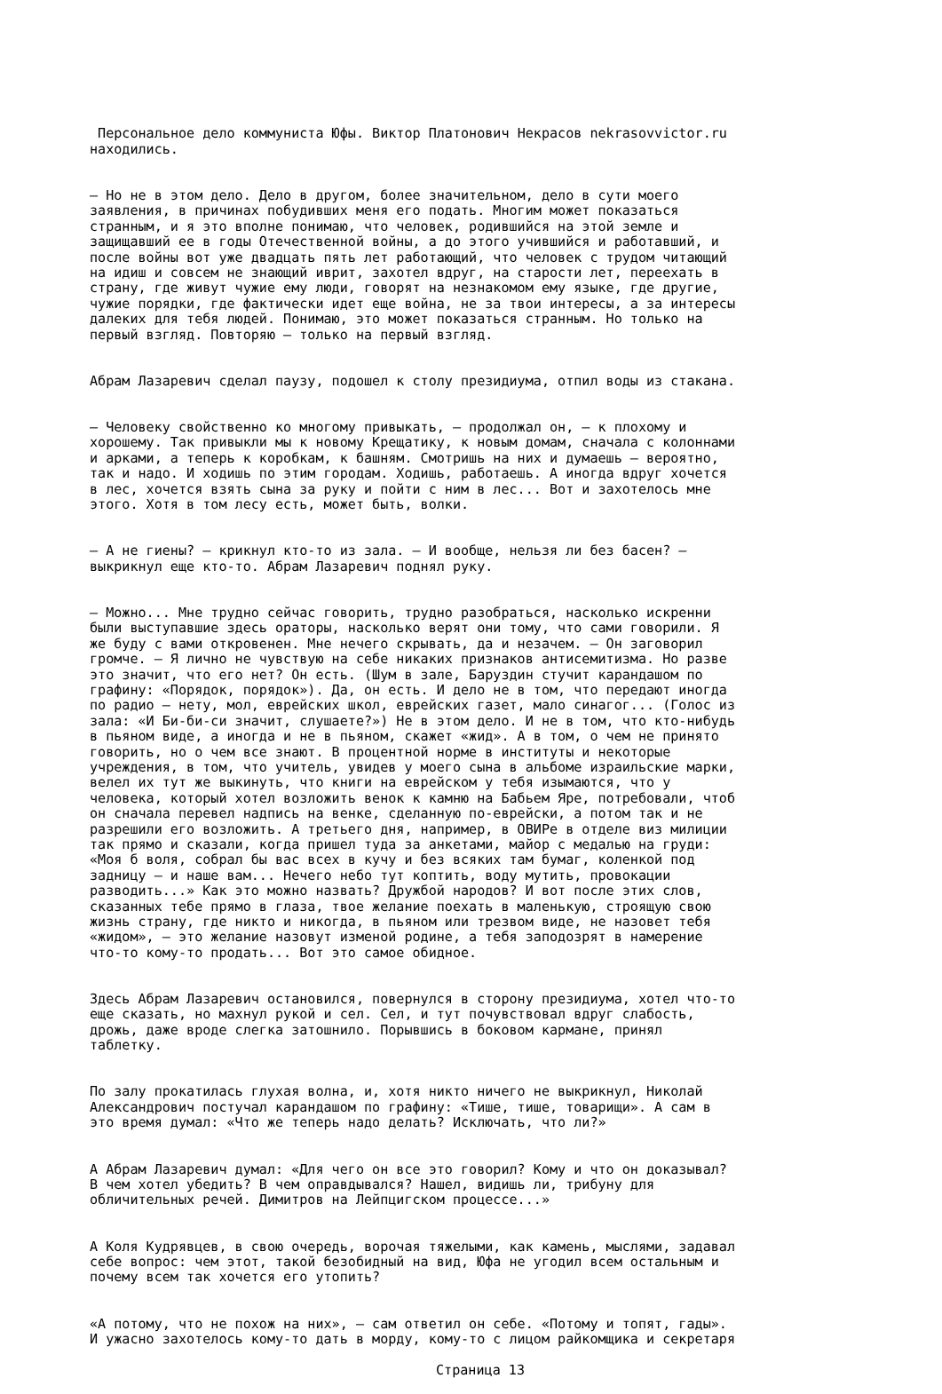Персональное дело коммуниста Юфы. Виктор Платонович Некрасов nekrasovvictor.ru находились.
— Но не в этом дело. Дело в другом, более значительном, дело в сути моего заявления, в причинах побудивших меня его подать. Многим может показаться странным, и я это вполне понимаю, что человек, родившийся на этой земле и защищавший ее в годы Отечественной войны, а до этого учившийся и работавший, и после войны вот уже двадцать пять лет работающий, что человек с трудом читающий на идиш и совсем не знающий иврит, захотел вдруг, на старости лет, переехать в страну, где живут чужие ему люди, говорят на незнакомом ему языке, где другие, чужие порядки, где фактически идет еще война, не за твои интересы, а за интересы далеких для тебя людей. Понимаю, это может показаться странным. Но только на первый взгляд. Повторяю — только на первый взгляд.
Абрам Лазаревич сделал паузу, подошел к столу президиума, отпил воды из стакана.
— Человеку свойственно ко многому привыкать, — продолжал он, — к плохому и хорошему. Так привыкли мы к новому Крещатику, к новым домам, сначала с колоннами и арками, а теперь к коробкам, к башням. Смотришь на них и думаешь — вероятно, так и надо. И ходишь по этим городам. Ходишь, работаешь. А иногда вдруг хочется в лес, хочется взять сына за руку и пойти с ним в лес... Вот и захотелось мне этого. Хотя в том лесу есть, может быть, волки.
— А не гиены? — крикнул кто-то из зала. — И вообще, нельзя ли без басен? — выкрикнул еще кто-то. Абрам Лазаревич поднял руку.
— Можно... Мне трудно сейчас говорить, трудно разобраться, насколько искренни были выступавшие здесь ораторы, насколько верят они тому, что сами говорили. Я же буду с вами откровенен. Мне нечего скрывать, да и незачем. — Он заговорил громче. — Я лично не чувствую на себе никаких признаков антисемитизма. Но разве это значит, что его нет? Он есть. (Шум в зале, Баруздин стучит карандашом по графину: «Порядок, порядок»). Да, он есть. И дело не в том, что передают иногда по радио — нету, мол, еврейских школ, еврейских газет, мало синагог... (Голос из зала: «И Би-би-си значит, слушаете?») Не в этом дело. И не в том, что кто-нибудь в пьяном виде, а иногда и не в пьяном, скажет «жид». А в том, о чем не принято говорить, но о чем все знают. В процентной норме в институты и некоторые учреждения, в том, что учитель, увидев у моего сына в альбоме израильские марки, велел их тут же выкинуть, что книги на еврейском у тебя изымаются, что у человека, который хотел возложить венок к камню на Бабьем Яре, потребовали, чтоб он сначала перевел надпись на венке, сделанную по-еврейски, а потом так и не разрешили его возложить. А третьего дня, например, в ОВИРе в отделе виз милиции так прямо и сказали, когда пришел туда за анкетами, майор с медалью на груди: «Моя б воля, собрал бы вас всех в кучу и без всяких там бумаг, коленкой под задницу — и наше вам... Нечего небо тут коптить, воду мутить, провокации разводить...» Как это можно назвать? Дружбой народов? И вот после этих слов, сказанных тебе прямо в глаза, твое желание поехать в маленькую, строящую свою жизнь страну, где никто и никогда, в пьяном или трезвом виде, не назовет тебя «жидом», — это желание назовут изменой родине, а тебя заподозрят в намерение что-то кому-то продать... Вот это самое обидное.
Здесь Абрам Лазаревич остановился, повернулся в сторону президиума, хотел что-то еще сказать, но махнул рукой и сел. Сел, и тут почувствовал вдруг слабость, дрожь, даже вроде слегка затошнило. Порывшись в боковом кармане, принял таблетку.
По залу прокатилась глухая волна, и, хотя никто ничего не выкрикнул, Николай Александрович постучал карандашом по графину: «Тише, тише, товарищи». А сам в это время думал: «Что же теперь надо делать? Исключать, что ли?»
А Абрам Лазаревич думал: «Для чего он все это говорил? Кому и что он доказывал? В чем хотел убедить? В чем оправдывался? Нашел, видишь ли, трибуну для обличительных речей. Димитров на Лейпцигском процессе...»
А Коля Кудрявцев, в свою очередь, ворочая тяжелыми, как камень, мыслями, задавал себе вопрос: чем этот, такой безобидный на вид, Юфа не угодил всем остальным и почему всем так хочется его утопить?
«А потому, что не похож на них», — сам ответил он себе. «Потому и топят, гады». И ужасно захотелось кому-то дать в морду, кому-то с лицом райкомщика и секретаря
Страница 13